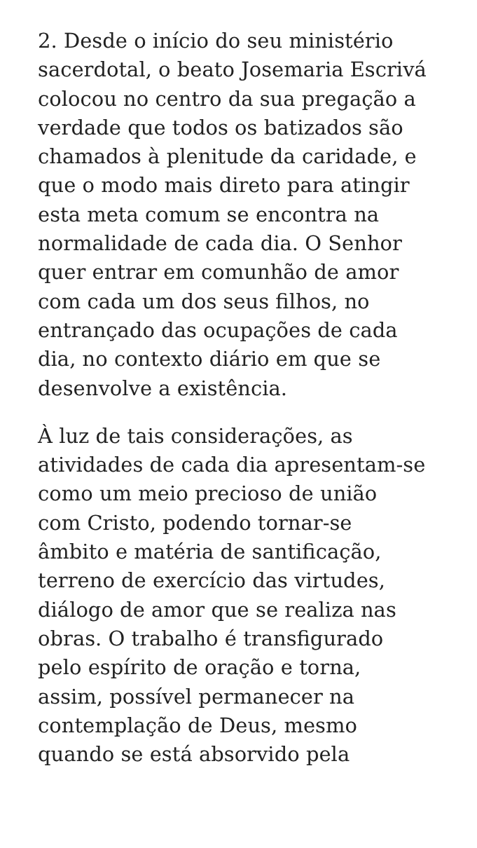2. Desde o início do seu ministério
sacerdotal, o beato Josemaria Escrivá
colocou no centro da sua pregação a
verdade que todos os batizados são
chamados à plenitude da caridade, e
que o modo mais direto para atingir
esta meta comum se encontra na
normalidade de cada dia. O Senhor
quer entrar em comunhão de amor
com cada um dos seus filhos, no
entrançado das ocupações de cada
dia, no contexto diário em que se
desenvolve a existência.
À luz de tais considerações, as
atividades de cada dia apresentam-se
como um meio precioso de união
com Cristo, podendo tornar-se
âmbito e matéria de santificação,
terreno de exercício das virtudes,
diálogo de amor que se realiza nas
obras. O trabalho é transfigurado
pelo espírito de oração e torna,
assim, possível permanecer na
contemplação de Deus, mesmo
quando se está absorvido pela